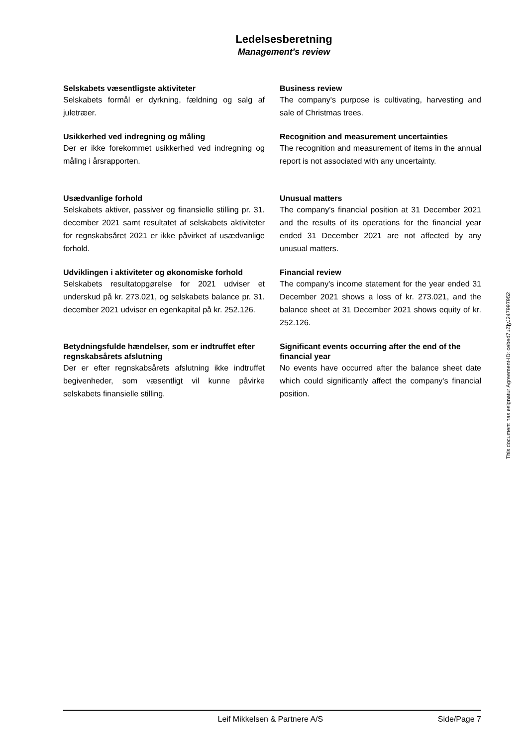Ledelsesberetning
Management's review
Selskabets væsentligste aktiviteter
Selskabets formål er dyrkning, fældning og salg af juletræer.
Business review
The company's purpose is cultivating, harvesting and sale of Christmas trees.
Usikkerhed ved indregning og måling
Der er ikke forekommet usikkerhed ved indregning og måling i årsrapporten.
Recognition and measurement uncertainties
The recognition and measurement of items in the annual report is not associated with any uncertainty.
Usædvanlige forhold
Selskabets aktiver, passiver og finansielle stilling pr. 31. december 2021 samt resultatet af selskabets aktiviteter for regnskabsåret 2021 er ikke påvirket af usædvanlige forhold.
Unusual matters
The company's financial position at 31 December 2021 and the results of its operations for the financial year ended 31 December 2021 are not affected by any unusual matters.
Udviklingen i aktiviteter og økonomiske forhold
Selskabets resultatopgørelse for 2021 udviser et underskud på kr. 273.021, og selskabets balance pr. 31. december 2021 udviser en egenkapital på kr. 252.126.
Financial review
The company's income statement for the year ended 31 December 2021 shows a loss of kr. 273.021, and the balance sheet at 31 December 2021 shows equity of kr. 252.126.
Betydningsfulde hændelser, som er indtruffet efter regnskabsårets afslutning
Der er efter regnskabsårets afslutning ikke indtruffet begivenheder, som væsentligt vil kunne påvirke selskabets finansielle stilling.
Significant events occurring after the end of the financial year
No events have occurred after the balance sheet date which could significantly affect the company's financial position.
This document has esignatur Agreement-ID: cebed7uZjyJ247997952
Leif Mikkelsen & Partnere A/S Side/Page 7